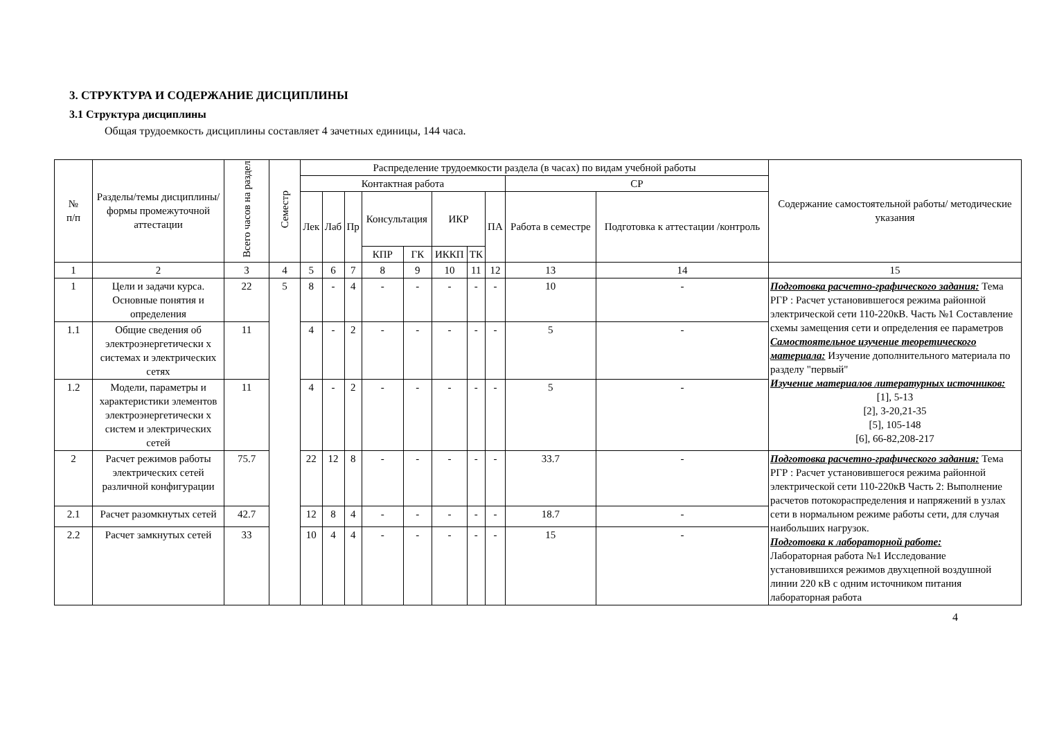3. СТРУКТУРА И СОДЕРЖАНИЕ ДИСЦИПЛИНЫ
3.1 Структура дисциплины
Общая трудоемкость дисциплины составляет 4 зачетных единицы, 144 часа.
| № п/п | Разделы/темы дисциплины/формы промежуточной аттестации | Всего часов на раздел | Семестр | Распределение трудоемкости раздела (в часах) по видам учебной работы | | | | | | | | | | Содержание самостоятельной работы/ методические указания |
| --- | --- | --- | --- | --- | --- | --- | --- | --- | --- | --- | --- | --- | --- | --- |
| | | | | Контактная работа | | | | | | | | СР | | |
| | | | | Лек | Лаб | Пр | Консультация | | ИКР | | ПА | Работа в семестре | Подготовка к аттестации /контроль | |
| | | | | | | | КПР | ГК | ИККП | ТК | | | | |
| 1 | 2 | 3 | 4 | 5 | 6 | 7 | 8 | 9 | 10 | 11 | 12 | 13 | 14 | 15 |
| 1 | Цели и задачи курса. Основные понятия и определения | 22 | 5 | 8 | - | 4 | - | - | - | - | - | 10 | - | Подготовка расчетно-графического задания: Тема РГР : Расчет установившегося режима районной электрической сети 110-220кВ. Часть №1 Составление схемы замещения сети и определения ее параметров Самостоятельное изучение теоретического материала: Изучение дополнительного материала по разделу "первый" Изучение материалов литературных источников: [1], 5-13 [2], 3-20,21-35 [5], 105-148 [6], 66-82,208-217 |
| 1.1 | Общие сведения об электроэнергетически х системах и электрических сетях | 11 | | 4 | - | 2 | - | - | - | - | - | 5 | - | |
| 1.2 | Модели, параметры и характеристики элементов электроэнергетически х систем и электрических сетей | 11 | | 4 | - | 2 | - | - | - | - | - | 5 | - | |
| 2 | Расчет режимов работы электрических сетей различной конфигурации | 75.7 | | 22 | 12 | 8 | - | - | - | - | - | 33.7 | - | Подготовка расчетно-графического задания: Тема РГР : Расчет установившегося режима районной электрической сети 110-220кВ Часть 2: Выполнение расчетов потокораспределения и напряжений в узлах сети в нормальном режиме работы сети, для случая наибольших нагрузок. Подготовка к лабораторной работе: Лабораторная работа №1 Исследование установившихся режимов двухцепной воздушной линии 220 кВ с одним источником питания лабораторная работа |
| 2.1 | Расчет разомкнутых сетей | 42.7 | | 12 | 8 | 4 | - | - | - | - | - | 18.7 | - | |
| 2.2 | Расчет замкнутых сетей | 33 | | 10 | 4 | 4 | - | - | - | - | - | 15 | - | |
4